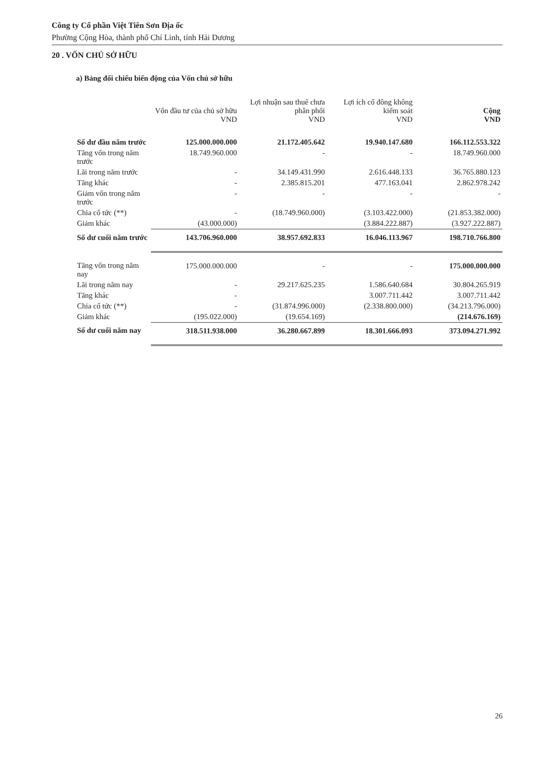Công ty Cổ phần Việt Tiên Sơn Địa ốc
Phường Cộng Hòa, thành phố Chí Linh, tỉnh Hải Dương
20 . VỐN CHỦ SỞ HỮU
a) Bảng đối chiếu biến động của Vốn chủ sở hữu
| | Vốn đầu tư của chủ sở hữu VND | Lợi nhuận sau thuế chưa phân phối VND | Lợi ích cổ đông không kiểm soát VND | Cộng VND |
| --- | --- | --- | --- | --- |
| Số dư đầu năm trước | 125.000.000.000 | 21.172.405.642 | 19.940.147.680 | 166.112.553.322 |
| Tăng vốn trong năm trước | 18.749.960.000 | - | - | 18.749.960.000 |
| Lãi trong năm trước | - | 34.149.431.990 | 2.616.448.133 | 36.765.880.123 |
| Tăng khác | - | 2.385.815.201 | 477.163.041 | 2.862.978.242 |
| Giảm vốn trong năm trước | - | - | - | - |
| Chia cổ tức (**) | - | (18.749.960.000) | (3.103.422.000) | (21.853.382.000) |
| Giảm khác | (43.000.000) | | (3.884.222.887) | (3.927.222.887) |
| Số dư cuối năm trước | 143.706.960.000 | 38.957.692.833 | 16.046.113.967 | 198.710.766.800 |
| Tăng vốn trong năm nay | 175.000.000.000 | - | - | 175.000.000.000 |
| Lãi trong năm nay | - | 29.217.625.235 | 1.586.640.684 | 30.804.265.919 |
| Tăng khác | - | | 3.007.711.442 | 3.007.711.442 |
| Chia cổ tức (**) | - | (31.874.996.000) | (2.338.800.000) | (34.213.796.000) |
| Giảm khác | (195.022.000) | (19.654.169) | | (214.676.169) |
| Số dư cuối năm nay | 318.511.938.000 | 36.280.667.899 | 18.301.666.093 | 373.094.271.992 |
26